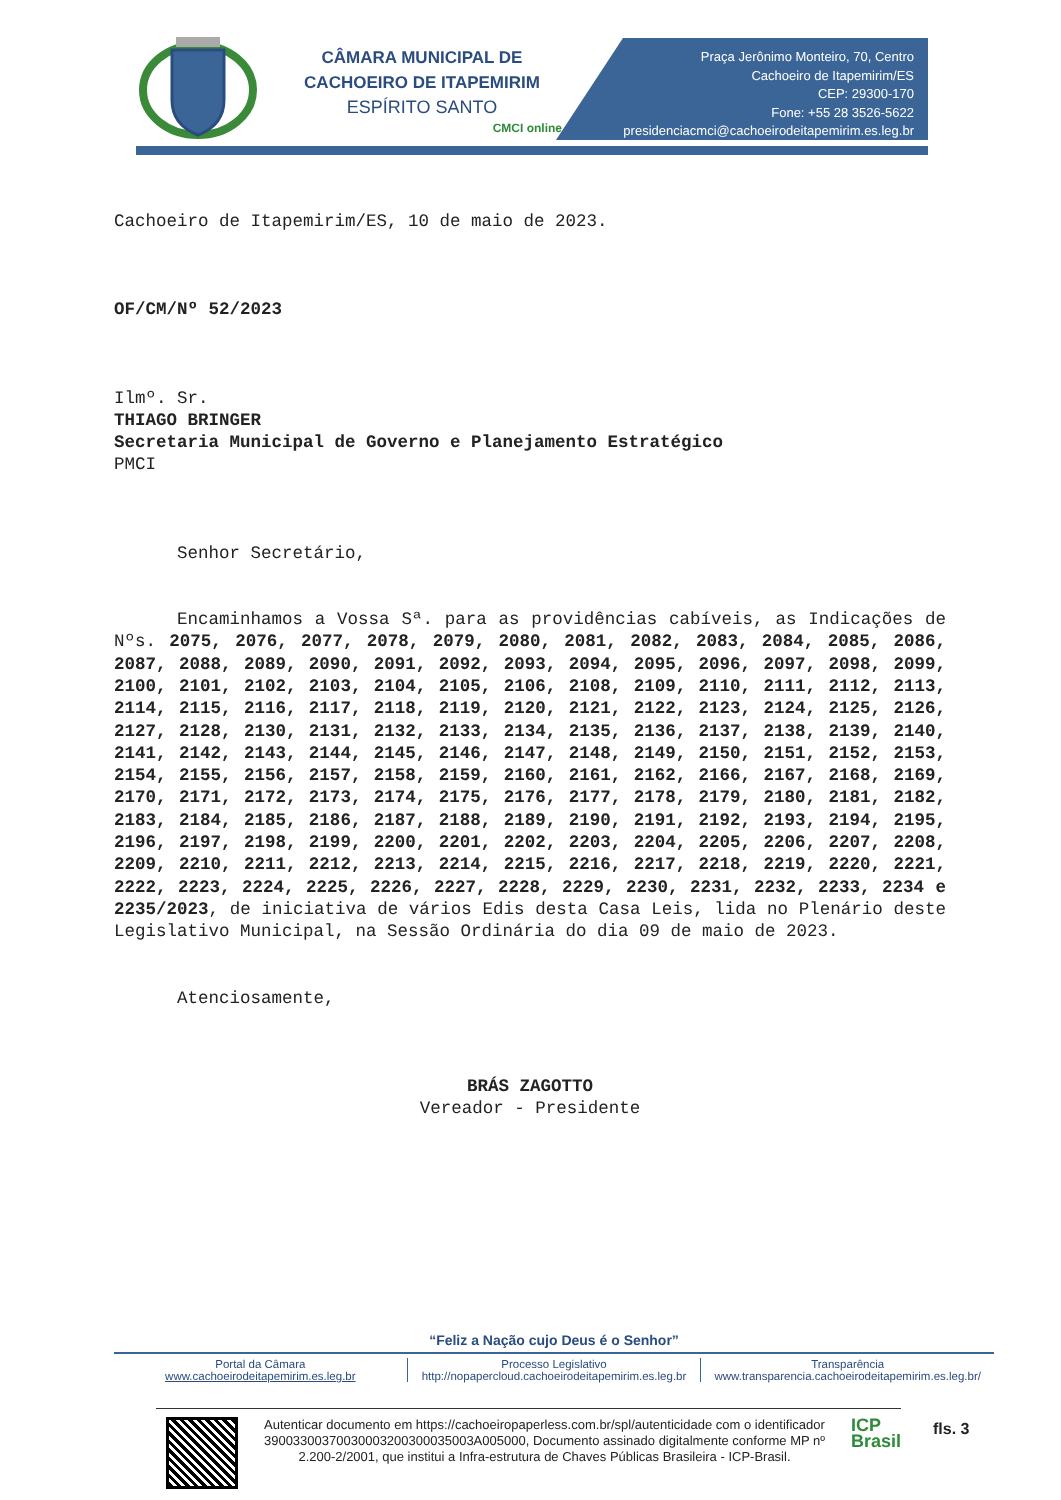CÂMARA MUNICIPAL DE
CACHOEIRO DE ITAPEMIRIM
ESPÍRITO SANTO
CMCI online
Praça Jerônimo Monteiro, 70, Centro
Cachoeiro de Itapemirim/ES
CEP: 29300-170
Fone: +55 28 3526-5622
presidenciacmci@cachoeirodeitapemirim.es.leg.br
Cachoeiro de Itapemirim/ES, 10 de maio de 2023.
OF/CM/Nº 52/2023
Ilmº. Sr.
THIAGO BRINGER
Secretaria Municipal de Governo e Planejamento Estratégico
PMCI
Senhor Secretário,
Encaminhamos a Vossa Sª. para as providências cabíveis, as Indicações de Nºs. 2075, 2076, 2077, 2078, 2079, 2080, 2081, 2082, 2083, 2084, 2085, 2086, 2087, 2088, 2089, 2090, 2091, 2092, 2093, 2094, 2095, 2096, 2097, 2098, 2099, 2100, 2101, 2102, 2103, 2104, 2105, 2106, 2108, 2109, 2110, 2111, 2112, 2113, 2114, 2115, 2116, 2117, 2118, 2119, 2120, 2121, 2122, 2123, 2124, 2125, 2126, 2127, 2128, 2130, 2131, 2132, 2133, 2134, 2135, 2136, 2137, 2138, 2139, 2140, 2141, 2142, 2143, 2144, 2145, 2146, 2147, 2148, 2149, 2150, 2151, 2152, 2153, 2154, 2155, 2156, 2157, 2158, 2159, 2160, 2161, 2162, 2166, 2167, 2168, 2169, 2170, 2171, 2172, 2173, 2174, 2175, 2176, 2177, 2178, 2179, 2180, 2181, 2182, 2183, 2184, 2185, 2186, 2187, 2188, 2189, 2190, 2191, 2192, 2193, 2194, 2195, 2196, 2197, 2198, 2199, 2200, 2201, 2202, 2203, 2204, 2205, 2206, 2207, 2208, 2209, 2210, 2211, 2212, 2213, 2214, 2215, 2216, 2217, 2218, 2219, 2220, 2221, 2222, 2223, 2224, 2225, 2226, 2227, 2228, 2229, 2230, 2231, 2232, 2233, 2234 e 2235/2023, de iniciativa de vários Edis desta Casa Leis, lida no Plenário deste Legislativo Municipal, na Sessão Ordinária do dia 09 de maio de 2023.
Atenciosamente,
BRÁS ZAGOTTO
Vereador - Presidente
“Feliz a Nação cujo Deus é o Senhor”
Portal da Câmara
www.cachoeirodeitapemirim.es.leg.br
Processo Legislativo
http://nopapercloud.cachoeirodeitapemirim.es.leg.br
Transparência
www.transparencia.cachoeirodeitapemirim.es.leg.br/
Autenticar documento em https://cachoeiropaperless.com.br/spl/autenticidade com o identificador 39003300370030003200300035003A005000, Documento assinado digitalmente conforme MP nº 2.200-2/2001, que institui a Infra-estrutura de Chaves Públicas Brasileira - ICP-Brasil.
ICP
Brasil
fls. 3